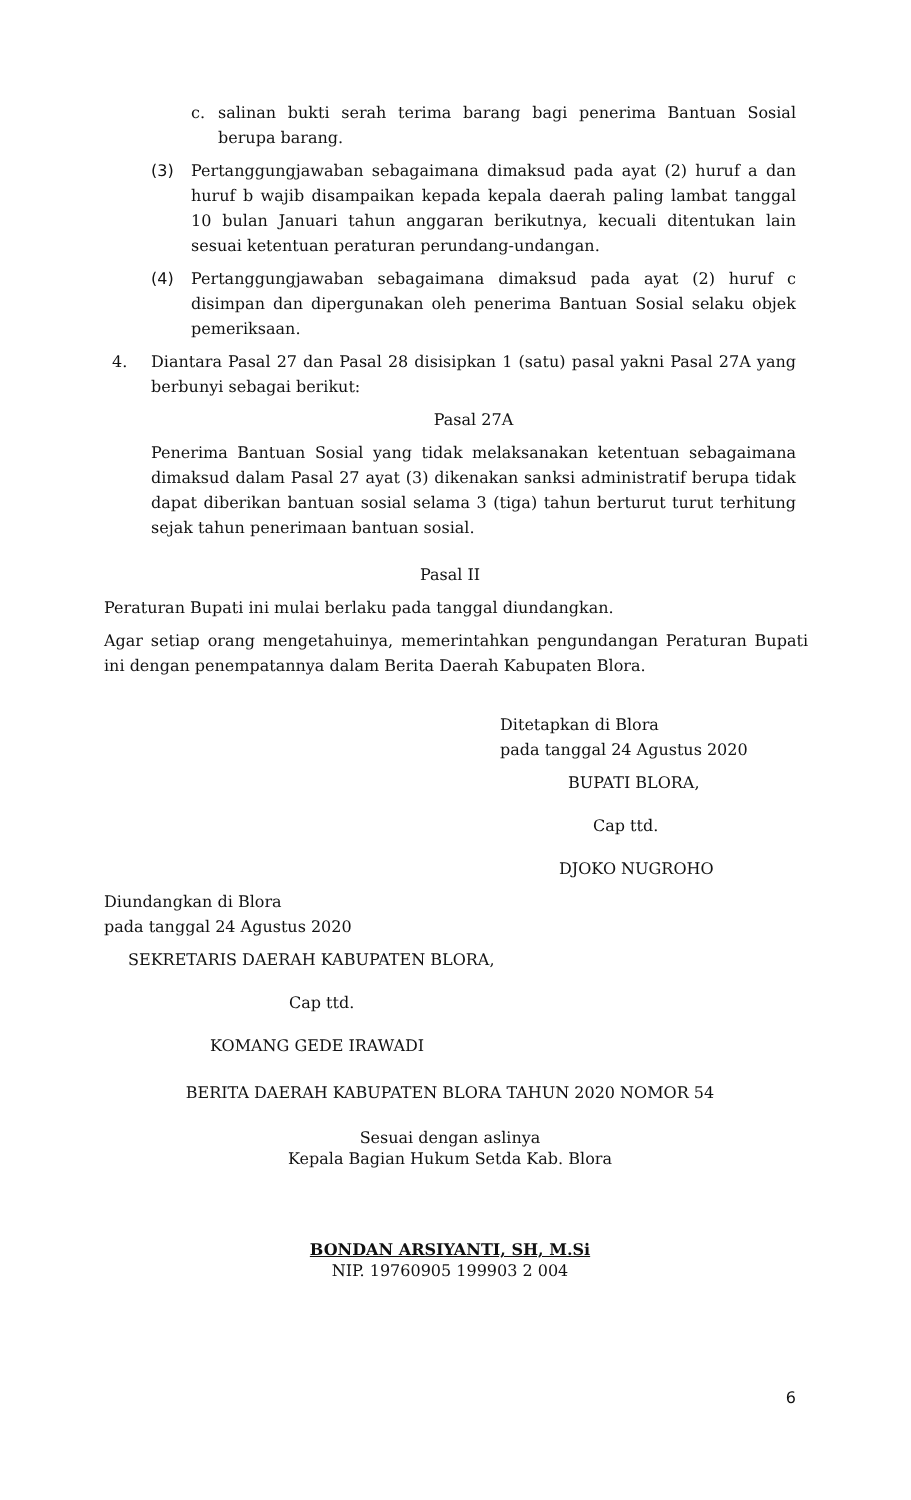c. salinan bukti serah terima barang bagi penerima Bantuan Sosial berupa barang.
(3) Pertanggungjawaban sebagaimana dimaksud pada ayat (2) huruf a dan huruf b wajib disampaikan kepada kepala daerah paling lambat tanggal 10 bulan Januari tahun anggaran berikutnya, kecuali ditentukan lain sesuai ketentuan peraturan perundang-undangan.
(4) Pertanggungjawaban sebagaimana dimaksud pada ayat (2) huruf c disimpan dan dipergunakan oleh penerima Bantuan Sosial selaku objek pemeriksaan.
4. Diantara Pasal 27 dan Pasal 28 disisipkan 1 (satu) pasal yakni Pasal 27A yang berbunyi sebagai berikut:
Pasal 27A
Penerima Bantuan Sosial yang tidak melaksanakan ketentuan sebagaimana dimaksud dalam Pasal 27 ayat (3) dikenakan sanksi administratif berupa tidak dapat diberikan bantuan sosial selama 3 (tiga) tahun berturut turut terhitung sejak tahun penerimaan bantuan sosial.
Pasal II
Peraturan Bupati ini mulai berlaku pada tanggal diundangkan.
Agar setiap orang mengetahuinya, memerintahkan pengundangan Peraturan Bupati ini dengan penempatannya dalam Berita Daerah Kabupaten Blora.
Ditetapkan di Blora
pada tanggal 24 Agustus 2020
BUPATI BLORA,
Cap ttd.
DJOKO NUGROHO
Diundangkan di Blora
pada tanggal 24 Agustus 2020
SEKRETARIS DAERAH KABUPATEN BLORA,
Cap ttd.
KOMANG GEDE IRAWADI
BERITA DAERAH KABUPATEN BLORA TAHUN 2020 NOMOR 54
Sesuai dengan aslinya
Kepala Bagian Hukum Setda Kab. Blora
BONDAN ARSIYANTI, SH, M.Si
NIP. 19760905 199903 2 004
6